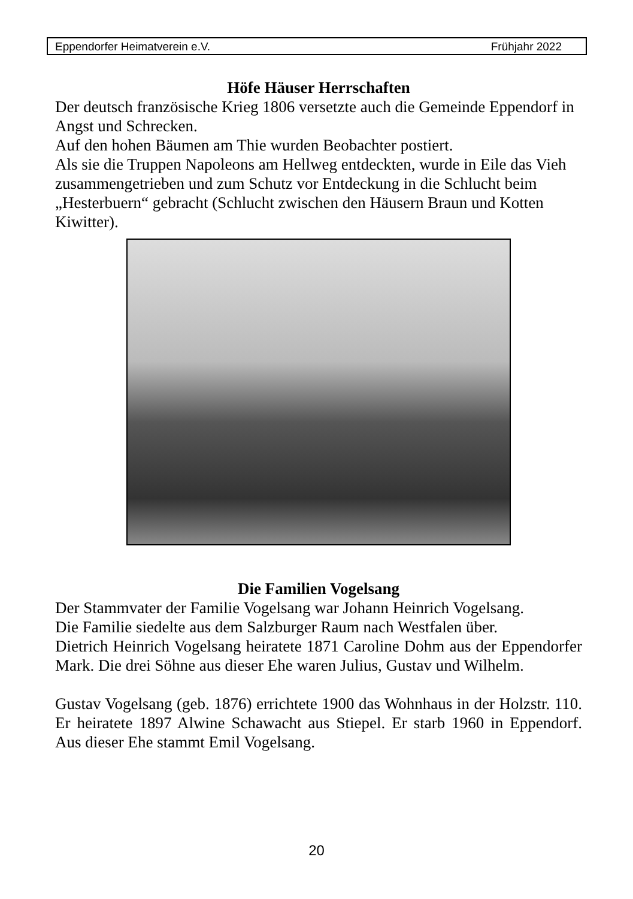Eppendorfer Heimatverein e.V. Frühjahr 2022
Höfe Häuser Herrschaften
Der deutsch französische Krieg 1806 versetzte auch die Gemeinde Eppendorf in Angst und Schrecken.
Auf den hohen Bäumen am Thie wurden Beobachter postiert.
Als sie die Truppen Napoleons am Hellweg entdeckten, wurde in Eile das Vieh zusammengetrieben und zum Schutz vor Entdeckung in die Schlucht beim „Hesterbuern“ gebracht (Schlucht zwischen den Häusern Braun und Kotten Kiwitter).
Die Familien Vogelsang
Der Stammvater der Familie Vogelsang war Johann Heinrich Vogelsang.
Die Familie siedelte aus dem Salzburger Raum nach Westfalen über.
Dietrich Heinrich Vogelsang heiratete 1871 Caroline Dohm aus der Eppendorfer Mark. Die drei Söhne aus dieser Ehe waren Julius, Gustav und Wilhelm.
Gustav Vogelsang (geb. 1876) errichtete 1900 das Wohnhaus in der Holzstr. 110. Er heiratete 1897 Alwine Schawacht aus Stiepel. Er starb 1960 in Eppendorf. Aus dieser Ehe stammt Emil Vogelsang.
20